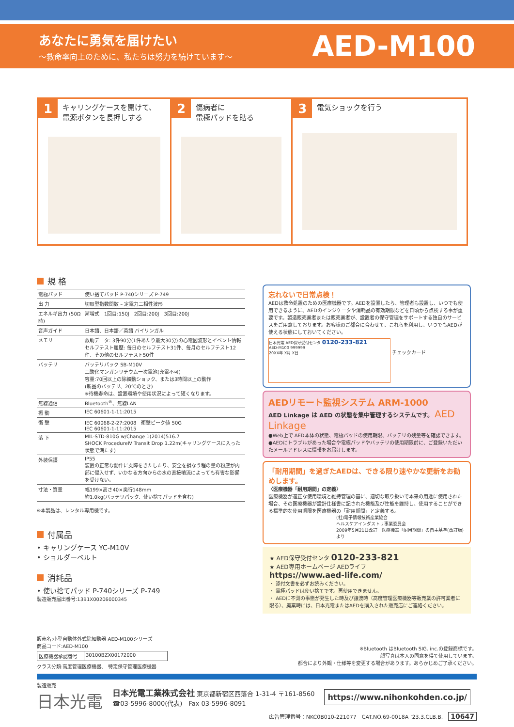あなたに勇気を届けたい
～救命率向上のために、私たちは努力を続けています～
AED-M100
1 キャリングケースを開けて、
電源ボタンを長押しする
2 傷病者に
電極パッドを貼る
3 電気ショックを行う
規 格
| 電極パッド | 使い捨てパッド P-740シリーズ P-749 |
| 出 力 | 切取型指数関数 – 定電力二相性波形 |
| エネルギ出力 (50Ω時) | 漸増式 1回目:150J 2回目:200J 3回目:200J |
| 音声ガイド | 日本語、日本語／英語 バイリンガル |
| メモリ | 救助データ: 3件90分(1件あたり最大30分)の心電図波形とイベント情報 セルフテスト履歴: 毎日のセルフテスト31件、毎月のセルフテスト12件、その他のセルフテスト50件 |
| バッテリ | バッテリパック SB-M10V 二酸化マンガンリチウム一次電池(充電不可) 容量:70回以上の除細動ショック、または3時間以上の動作 (新品のバッテリ、20℃のとき) ※待機寿命は、設置環境や使用状況によって短くなります。 |
| 無線通信 | Bluetooth<sup>®</sup>、無線LAN |
| 振 動 | IEC 60601-1-11:2015 |
| 衝 撃 | IEC 60068-2-27:2008 衝撃ピーク値 50G IEC 60601-1-11:2015 |
| 落 下 | MIL-STD-810G w/Change 1(2014)516.7 SHOCK ProcedureⅣ Transit Drop 1.22m(キャリングケースに入った状態で満たす) |
| 外装保護 | IP55 装置の正常な動作に支障をきたしたり、安全を損なう程の量の粉塵が内部に侵入せず、いかなる方向からの水の直接噴流によっても有害な影響を受けない。 |
| 寸法・質量 | 幅199×高さ40×奥行148mm 約1.0kg(バッテリパック、使い捨てパッドを含む) |
※本製品は、レンタル専用機です。
付属品
• キャリングケース YC-M10V
• ショルダーベルト
消耗品
• 使い捨てパッド P-740シリーズ P-749
製造販売届出番号:13B1X00206000345
忘れないで日常点検！
AEDは救命処置のための医療機器です。AEDを設置したら、管理者も設置し、いつでも使用できるように、AEDのインジケータや消耗品の有効期限などを日頃から点検する事が重要です。製造販売業者または販売業者が、設置者の保守管理をサポートする独自のサービスをご用意しております。お客様のご都合に合わせて、これらを利用し、いつでもAEDが使える状態にしておいてください。
日本光電 AED保守受付センタ 0120-233-821
AED-M100 999999
20XX年 X月 X日
チェックカード
AEDリモート監視システム ARM-1000
AED Linkage は AED の状態を集中管理するシステムです。 AED Linkage
●Web上で AED本体の状態、電極パッドの使用期限、バッテリの残量等を確認できます。
●AEDにトラブルがあった場合や電極パッドやバッテリの使用期限前に、ご登録いただいたメールアドレスに情報をお届けします。
「耐用期間」を過ぎたAEDは、できる限り速やかな更新をお勧めします。
〈医療機器「耐用期間」の定義〉
医療機器が適正な使用環境と維持管理の基に、適切な取り扱いで本来の用途に使用された場合、その医療機器が設計仕様書に記された機能及び性能を維持し、使用することができる標準的な使用期限を医療機器の「耐用期間」と定義する。
(社)電子情報技術産業協会
ヘルスケアインダストリ事業委員会
2009年5月21日改訂　医療機器「耐用期間」の自主基準(改訂版)より
★ AED保守受付センタ 0120-233-821
★ AED専用ホームページ AEDライフ
https://www.aed-life.com/
・ 添付文書を必ずお読みください。
・ 電極パッドは使い捨てです。再使用できません。
・ AEDに不測の事態が発生した時及び譲渡時（高度管理医療機器等販売業の許可業者に限る）、廃棄時には、日本光電またはAEDを購入された販売店にご連絡ください。
販売名:小型自動体外式除細動器 AED-M100シリーズ
商品コード:AED-M100
| 医療機器承認番号 | 30100BZX00172000 |
クラス分類:高度管理医療機器、 特定保守管理医療機器
※Bluetooth はBluetooth SIG. inc.の登録商標です。
顔写真は本人の同意を得て使用しています。
都合により外観・仕様等を変更する場合があります。あらかじめご了承ください。
製造販売
日本光電
日本光電工業株式会社 東京都新宿区西落合 1-31-4 〒161-8560
☎03-5996-8000(代表)　Fax 03-5996-8091
https://www.nihonkohden.co.jp/
広告管理番号：NKC0B010-221077　CAT.NO.69-0018A ’23.3.CLB.B.　10647